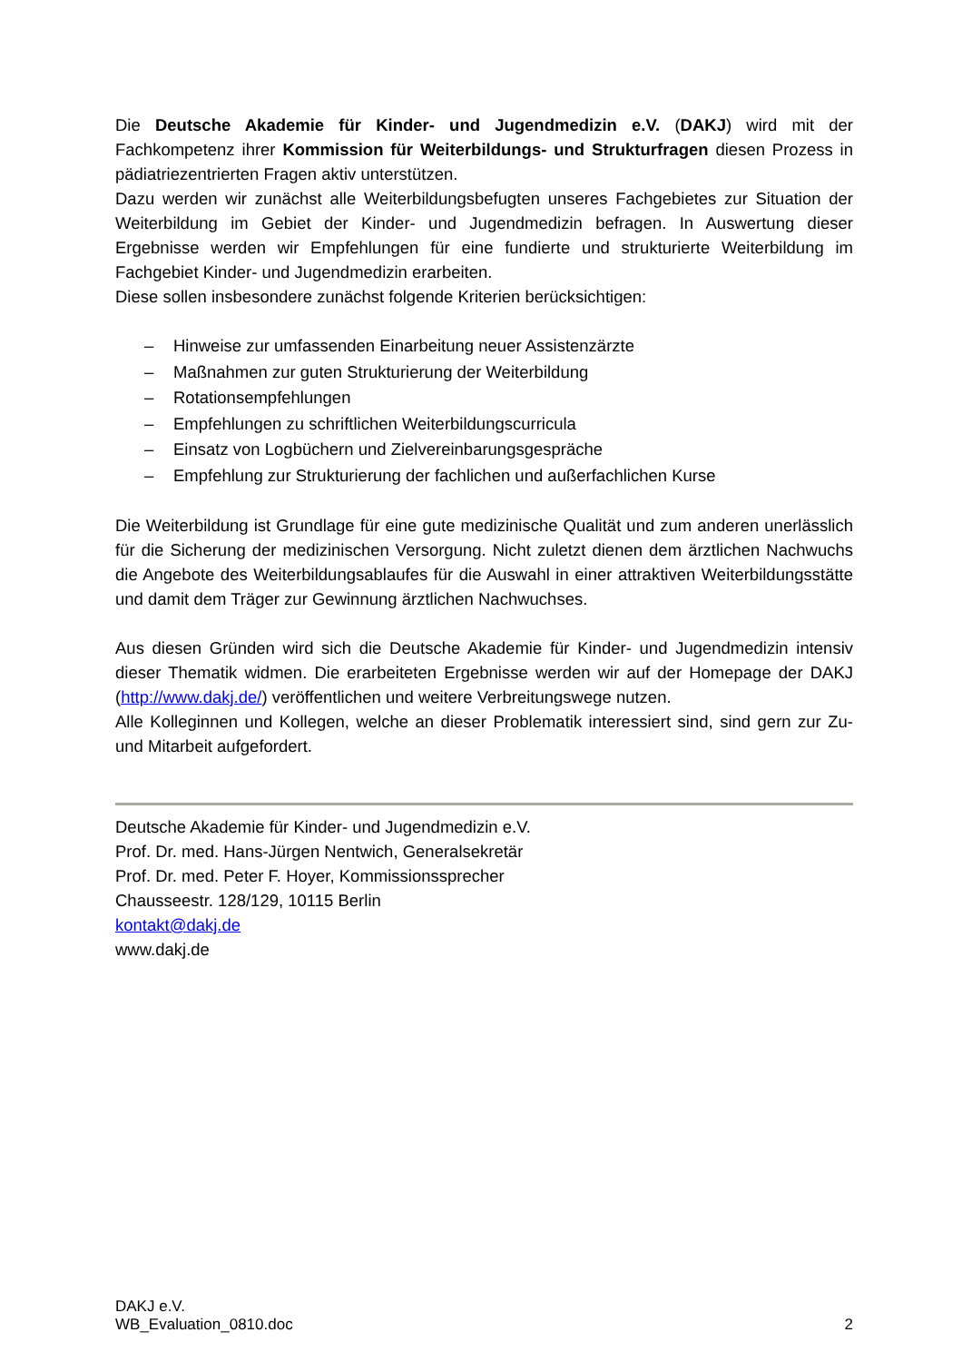Die Deutsche Akademie für Kinder- und Jugendmedizin e.V. (DAKJ) wird mit der Fachkompetenz ihrer Kommission für Weiterbildungs- und Strukturfragen diesen Prozess in pädiatriezentrierten Fragen aktiv unterstützen.
Dazu werden wir zunächst alle Weiterbildungsbefugten unseres Fachgebietes zur Situation der Weiterbildung im Gebiet der Kinder- und Jugendmedizin befragen. In Auswertung dieser Ergebnisse werden wir Empfehlungen für eine fundierte und strukturierte Weiterbildung im Fachgebiet Kinder- und Jugendmedizin erarbeiten.
Diese sollen insbesondere zunächst folgende Kriterien berücksichtigen:
– Hinweise zur umfassenden Einarbeitung neuer Assistenzärzte
– Maßnahmen zur guten Strukturierung der Weiterbildung
– Rotationsempfehlungen
– Empfehlungen zu schriftlichen Weiterbildungscurricula
– Einsatz von Logbüchern und Zielvereinbarungsgespräche
– Empfehlung zur Strukturierung der fachlichen und außerfachlichen Kurse
Die Weiterbildung ist Grundlage für eine gute medizinische Qualität und zum anderen unerlässlich für die Sicherung der medizinischen Versorgung. Nicht zuletzt dienen dem ärztlichen Nachwuchs die Angebote des Weiterbildungsablaufes für die Auswahl in einer attraktiven Weiterbildungsstätte und damit dem Träger zur Gewinnung ärztlichen Nachwuchses.
Aus diesen Gründen wird sich die Deutsche Akademie für Kinder- und Jugendmedizin intensiv dieser Thematik widmen. Die erarbeiteten Ergebnisse werden wir auf der Homepage der DAKJ (http://www.dakj.de/) veröffentlichen und weitere Verbreitungswege nutzen.
Alle Kolleginnen und Kollegen, welche an dieser Problematik interessiert sind, sind gern zur Zu- und Mitarbeit aufgefordert.
Deutsche Akademie für Kinder- und Jugendmedizin e.V.
Prof. Dr. med. Hans-Jürgen Nentwich, Generalsekretär
Prof. Dr. med. Peter F. Hoyer, Kommissionssprecher
Chausseestr. 128/129, 10115 Berlin
kontakt@dakj.de
www.dakj.de
DAKJ e.V.
WB_Evaluation_0810.doc
2